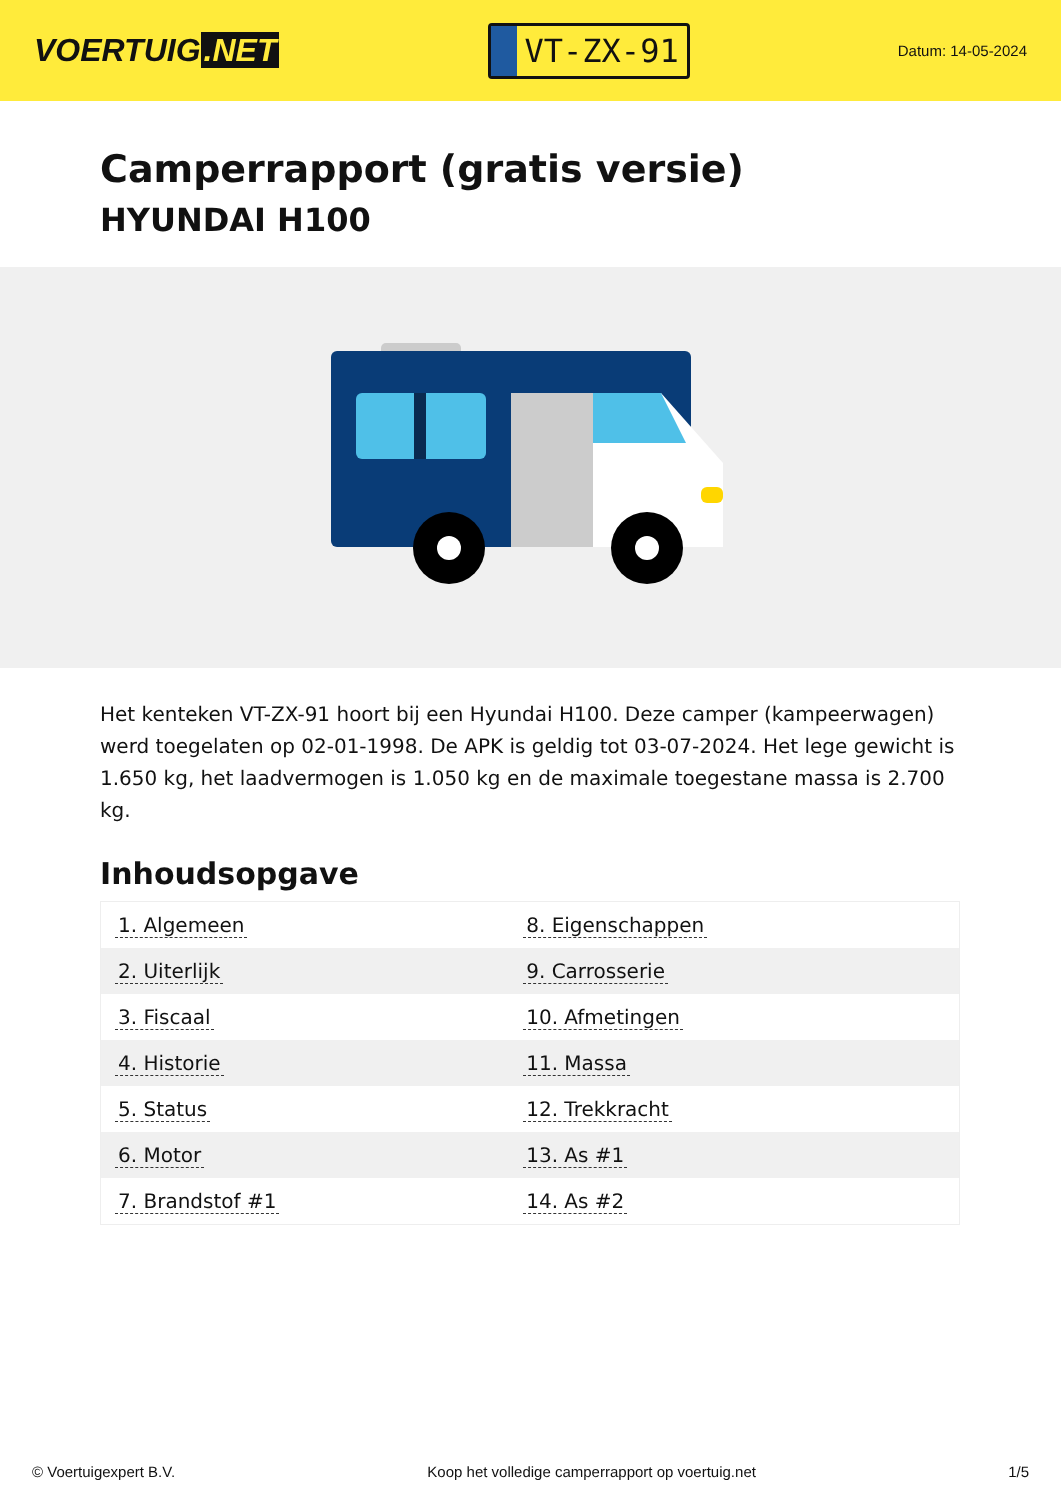VOERTUIG.NET
VT-ZX-91
Datum: 14-05-2024
Camperrapport (gratis versie)
HYUNDAI H100
Het kenteken VT-ZX-91 hoort bij een Hyundai H100. Deze camper (kampeerwagen) werd toegelaten op 02-01-1998. De APK is geldig tot 03-07-2024. Het lege gewicht is 1.650 kg, het laadvermogen is 1.050 kg en de maximale toegestane massa is 2.700 kg.
Inhoudsopgave
| 1. Algemeen | 8. Eigenschappen |
| 2. Uiterlijk | 9. Carrosserie |
| 3. Fiscaal | 10. Afmetingen |
| 4. Historie | 11. Massa |
| 5. Status | 12. Trekkracht |
| 6. Motor | 13. As #1 |
| 7. Brandstof #1 | 14. As #2 |
© Voertuigexpert B.V. Koop het volledige camperrapport op voertuig.net 1/5